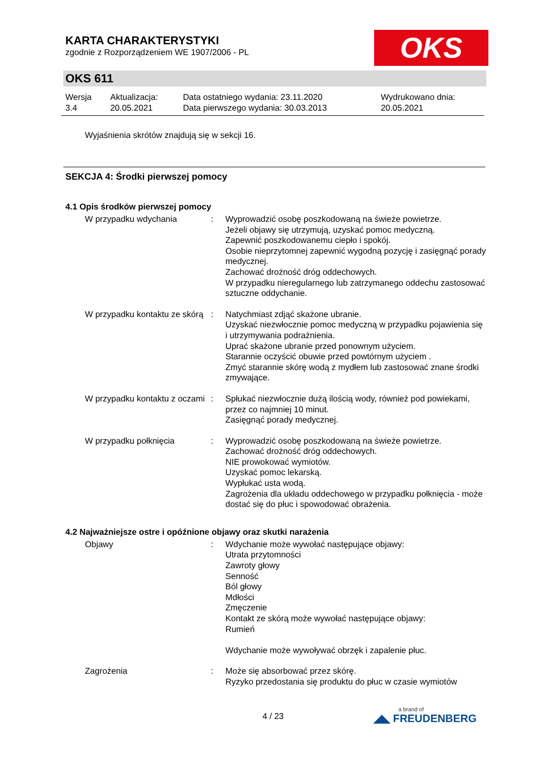OKS
KARTA CHARAKTERYSTYKI
zgodnie z Rozporządzeniem WE 1907/2006 - PL
OKS 611
| Wersja 3.4 | Aktualizacja: 20.05.2021 | Data ostatniego wydania: 23.11.2020 Data pierwszego wydania: 30.03.2013 | Wydrukowano dnia: 20.05.2021 |
Wyjaśnienia skrótów znajdują się w sekcji 16.
SEKCJA 4: Środki pierwszej pomocy
4.1 Opis środków pierwszej pomocy
| W przypadku wdychania | : | Wyprowadzić osobę poszkodowaną na świeże powietrze. Jeżeli objawy się utrzymują, uzyskać pomoc medyczną. Zapewnić poszkodowanemu ciepło i spokój. Osobie nieprzytomnej zapewnić wygodną pozycję i zasięgnąć porady medycznej. Zachować drożność dróg oddechowych. W przypadku nieregularnego lub zatrzymanego oddechu zastosować sztuczne oddychanie. |
| W przypadku kontaktu ze skórą | : | Natychmiast zdjąć skażone ubranie. Uzyskać niezwłocznie pomoc medyczną w przypadku pojawienia się i utrzymywania podrażnienia. Uprać skażone ubranie przed ponownym użyciem. Starannie oczyścić obuwie przed powtórnym użyciem . Zmyć starannie skórę wodą z mydłem lub zastosować znane środki zmywające. |
| W przypadku kontaktu z oczami | : | Spłukać niezwłocznie dużą ilością wody, również pod powiekami, przez co najmniej 10 minut. Zasięgnąć porady medycznej. |
| W przypadku połknięcia | : | Wyprowadzić osobę poszkodowaną na świeże powietrze. Zachować drożność dróg oddechowych. NIE prowokować wymiotów. Uzyskać pomoc lekarską. Wypłukać usta wodą. Zagrożenia dla układu oddechowego w przypadku połknięcia - może dostać się do płuc i spowodować obrażenia. |
4.2 Najważniejsze ostre i opóźnione objawy oraz skutki narażenia
| Objawy | : | Wdychanie może wywołać następujące objawy: Utrata przytomności Zawroty głowy Senność Ból głowy Mdłości Zmęczenie Kontakt ze skórą może wywołać następujące objawy: Rumień Wdychanie może wywoływać obrzęk i zapalenie płuc. |
| Zagrożenia | : | Może się absorbować przez skórę. Ryzyko przedostania się produktu do płuc w czasie wymiotów |
4 / 23 a brand of
◢◣ FREUDENBERG